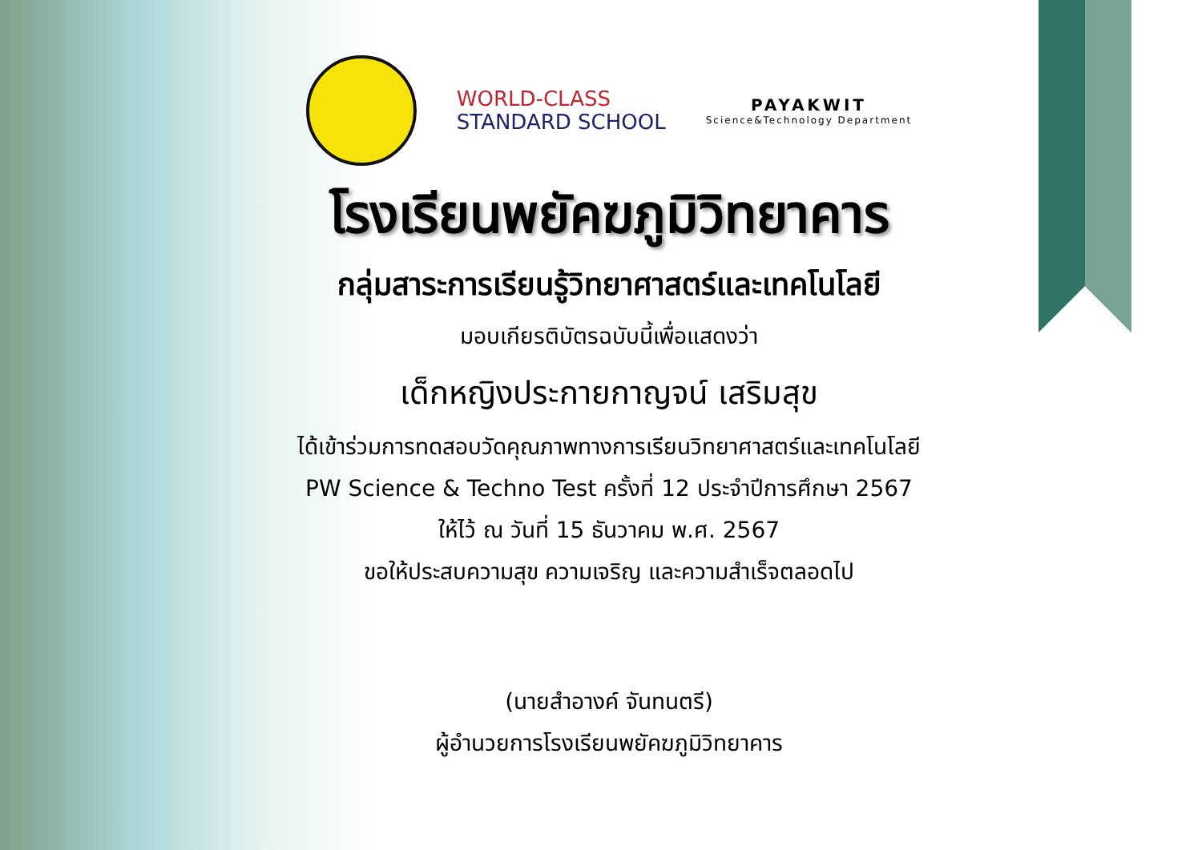WORLD-CLASS
STANDARD SCHOOL
PAYAKWIT
Science&Technology Department
โรงเรียนพยัคฆภูมิวิทยาคาร
กลุ่มสาระการเรียนรู้วิทยาศาสตร์และเทคโนโลยี
มอบเกียรติบัตรฉบับนี้เพื่อแสดงว่า
เด็กหญิงประกายกาญจน์ เสริมสุข
ได้เข้าร่วมการทดสอบวัดคุณภาพทางการเรียนวิทยาศาสตร์และเทคโนโลยี
PW Science & Techno Test ครั้งที่ 12 ประจำปีการศึกษา 2567
ให้ไว้ ณ วันที่ 15 ธันวาคม พ.ศ. 2567
ขอให้ประสบความสุข ความเจริญ และความสำเร็จตลอดไป
(นายสำอางค์ จันทนตรี)
ผู้อำนวยการโรงเรียนพยัคฆภูมิวิทยาคาร